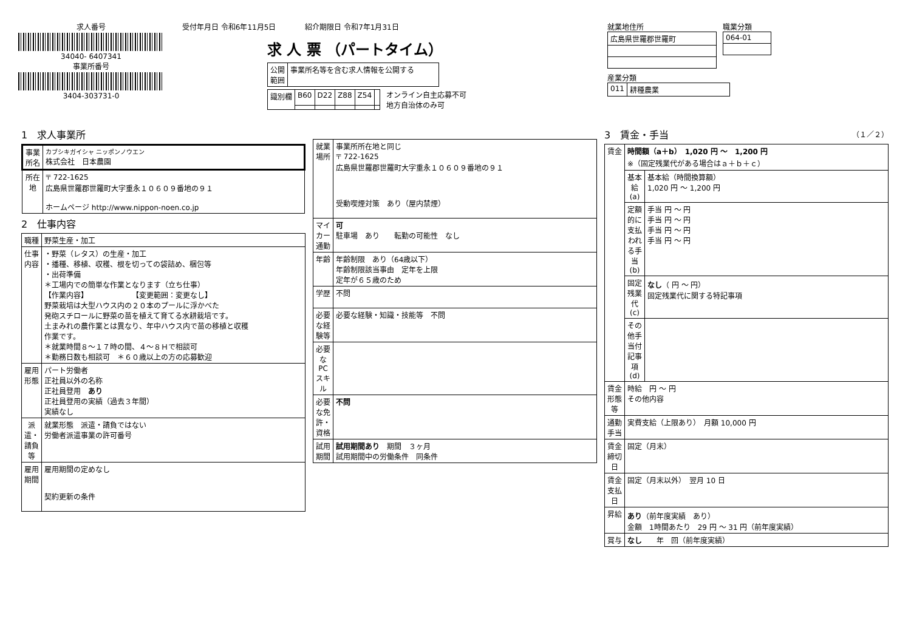求人番号
34040- 6407341
事業所番号
3404-303731-0
受付年月日 令和6年11月5日　　　　紹介期限日 令和7年1月31日
求 人 票 （パートタイム）
| 公開 範囲 | 事業所名等を含む求人情報を公開する |
| 識別欄 | B60 | D22 | Z88 | Z54 | |
オンライン自主応募不可
地方自治体のみ可
就業地住所
| 広島県世羅郡世羅町 |
職業分類
| 064-01 |
産業分類
| 011 | 耕種農業 |
1　求人事業所
| 事業所名 | カブシキガイシャ ニッポンノウエン 株式会社 日本農園 |
| 所在地 | 〒 722-1625 広島県世羅郡世羅町大字重永１０６０９番地の９１ ホームページ http://www.nippon-noen.co.jp |
2　仕事内容
| 職種 | 野菜生産・加工 |
| 仕事内容 | ・野菜（レタス）の生産・加工 ・播種、移植、収穫、根を切っての袋詰め、梱包等 ・出荷準備 ＊工場内での簡単な作業となります（立ち仕事） 【作業内容】 【変更範囲：変更なし】 野菜栽培は大型ハウス内の２０本のプールに浮かべた 発砲スチロールに野菜の苗を植えて育てる水耕栽培です。 土まみれの農作業とは異なり、年中ハウス内で苗の移植と収穫 作業です。 ＊就業時間８～１７時の間、４～８Ｈで相談可 ＊勤務日数も相談可 ＊６０歳以上の方の応募歓迎 |
| 雇用形態 | パート労働者 正社員以外の名称 正社員登用 あり 正社員登用の実績（過去３年間） 実績なし |
| 派遣・請負等 | 就業形態 派遣・請負ではない 労働者派遣事業の許可番号 |
| 雇用期間 | 雇用期間の定めなし 契約更新の条件 |
| 就業場所 | 事業所所在地と同じ 〒 722-1625 広島県世羅郡世羅町大字重永１０６０９番地の９１ 受動喫煙対策 あり（屋内禁煙） |
| マイカー通勤 | 可 駐車場 あり 転勤の可能性 なし |
| 年齢 | 年齢制限 あり（64歳以下） 年齢制限該当事由 定年を上限 定年が６５歳のため |
| 学歴 | 不問 |
| 必要な経験等 | 必要な経験・知識・技能等 不問 |
| 必要なPCスキル | |
| 必要な免許・資格 | 不問 |
| 試用期間 | 試用期間あり 期間 ３ヶ月 試用期間中の労働条件 同条件 |
3　賃金・手当　（１／２）
| 賃金 | 時間額（a＋b） 1,020 円 ～ 1,200 円 ※（固定残業代がある場合はａ＋ｂ＋ｃ） | |
| | 基本給(a) | 基本給（時間換算額） 1,020 円 ～ 1,200 円 |
| | 定額的に支払われる手当(b) | 手当 円 ～ 円 手当 円 ～ 円 手当 円 ～ 円 手当 円 ～ 円 |
| | 固定残業代(c) | なし （ 円 ～ 円） 固定残業代に関する特記事項 |
| | その他手当付記事項(d) | |
| 賃金形態等 | 時給 円 ～ 円 その他内容 | |
| 通勤手当 | 実費支給（上限あり） 月額 10,000 円 | |
| 賃金締切日 | 固定（月末） | |
| 賃金支払日 | 固定（月末以外） 翌月 10 日 | |
| 昇給 | あり （前年度実績 あり） 金額 1時間あたり 29 円 ～ 31 円（前年度実績） | |
| 賞与 | なし 年 回（前年度実績） | |